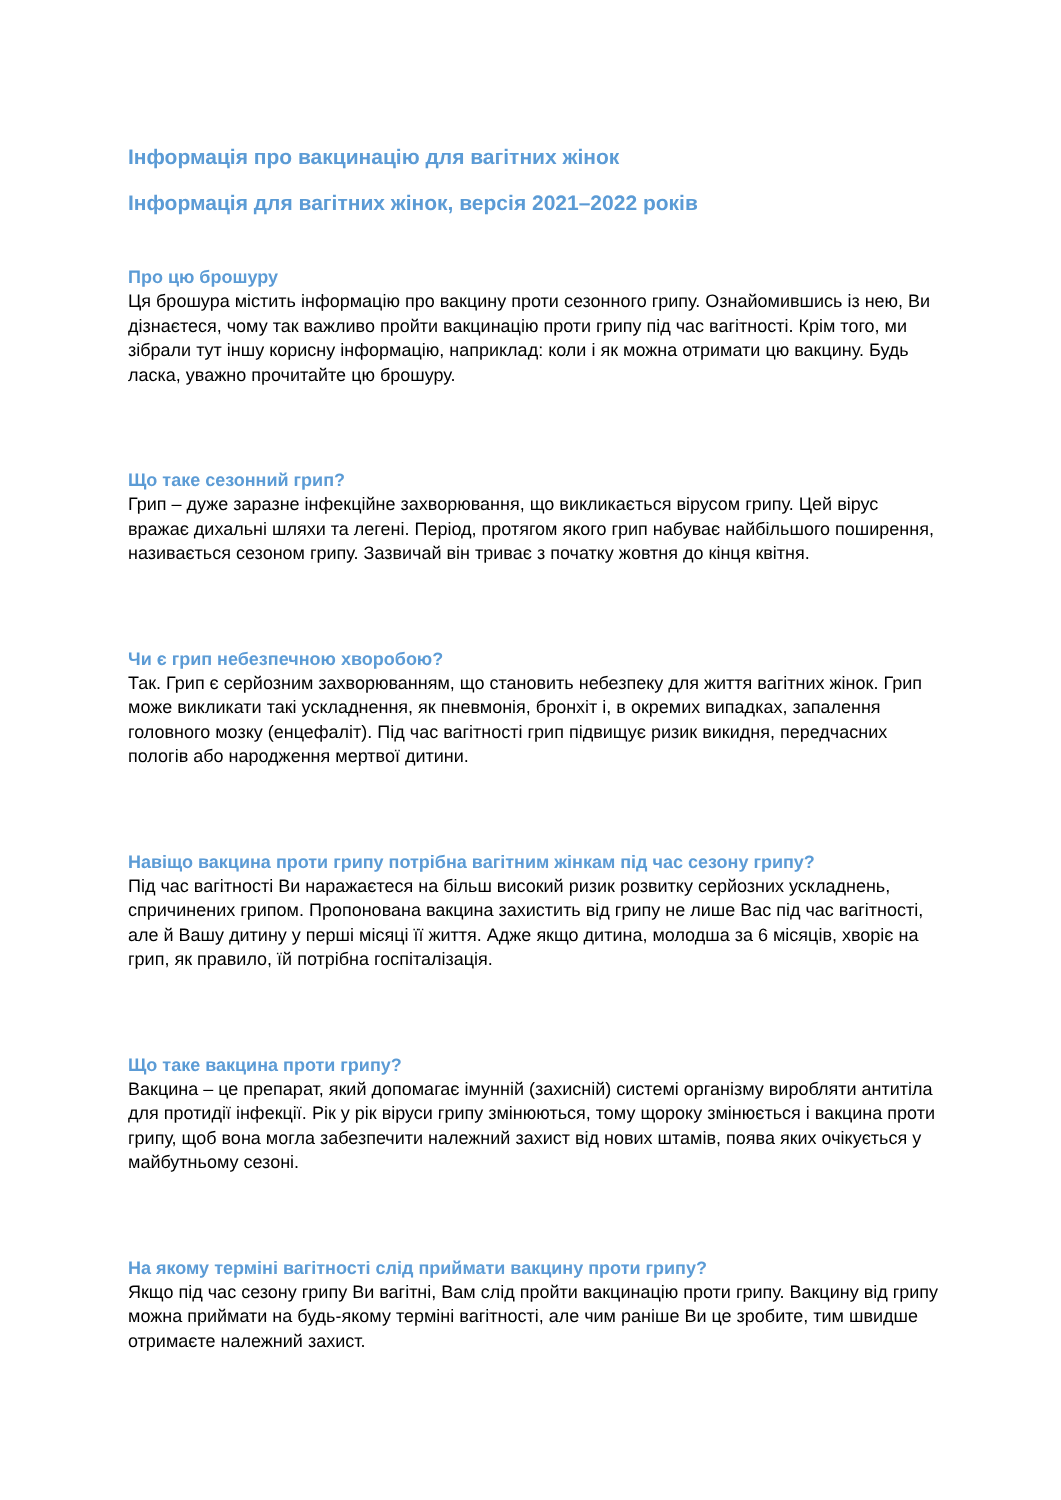Інформація про вакцинацію для вагітних жінок
Інформація для вагітних жінок, версія 2021–2022 років
Про цю брошуру
Ця брошура містить інформацію про вакцину проти сезонного грипу. Ознайомившись із нею, Ви дізнаєтеся, чому так важливо пройти вакцинацію проти грипу під час вагітності. Крім того, ми зібрали тут іншу корисну інформацію, наприклад: коли і як можна отримати цю вакцину. Будь ласка, уважно прочитайте цю брошуру.
Що таке сезонний грип?
Грип – дуже заразне інфекційне захворювання, що викликається вірусом грипу. Цей вірус вражає дихальні шляхи та легені. Період, протягом якого грип набуває найбільшого поширення, називається сезоном грипу. Зазвичай він триває з початку жовтня до кінця квітня.
Чи є грип небезпечною хворобою?
Так. Грип є серйозним захворюванням, що становить небезпеку для життя вагітних жінок. Грип може викликати такі ускладнення, як пневмонія, бронхіт і, в окремих випадках, запалення головного мозку (енцефаліт). Під час вагітності грип підвищує ризик викидня, передчасних пологів або народження мертвої дитини.
Навіщо вакцина проти грипу потрібна вагітним жінкам під час сезону грипу?
Під час вагітності Ви наражаєтеся на більш високий ризик розвитку серйозних ускладнень, спричинених грипом. Пропонована вакцина захистить від грипу не лише Вас під час вагітності, але й Вашу дитину у перші місяці її життя. Адже якщо дитина, молодша за 6 місяців, хворіє на грип, як правило, їй потрібна госпіталізація.
Що таке вакцина проти грипу?
Вакцина – це препарат, який допомагає імунній (захисній) системі організму виробляти антитіла для протидії інфекції. Рік у рік віруси грипу змінюються, тому щороку змінюється і вакцина проти грипу, щоб вона могла забезпечити належний захист від нових штамів, поява яких очікується у майбутньому сезоні.
На якому терміні вагітності слід приймати вакцину проти грипу?
Якщо під час сезону грипу Ви вагітні, Вам слід пройти вакцинацію проти грипу. Вакцину від грипу можна приймати на будь-якому терміні вагітності, але чим раніше Ви це зробите, тим швидше отримаєте належний захист.